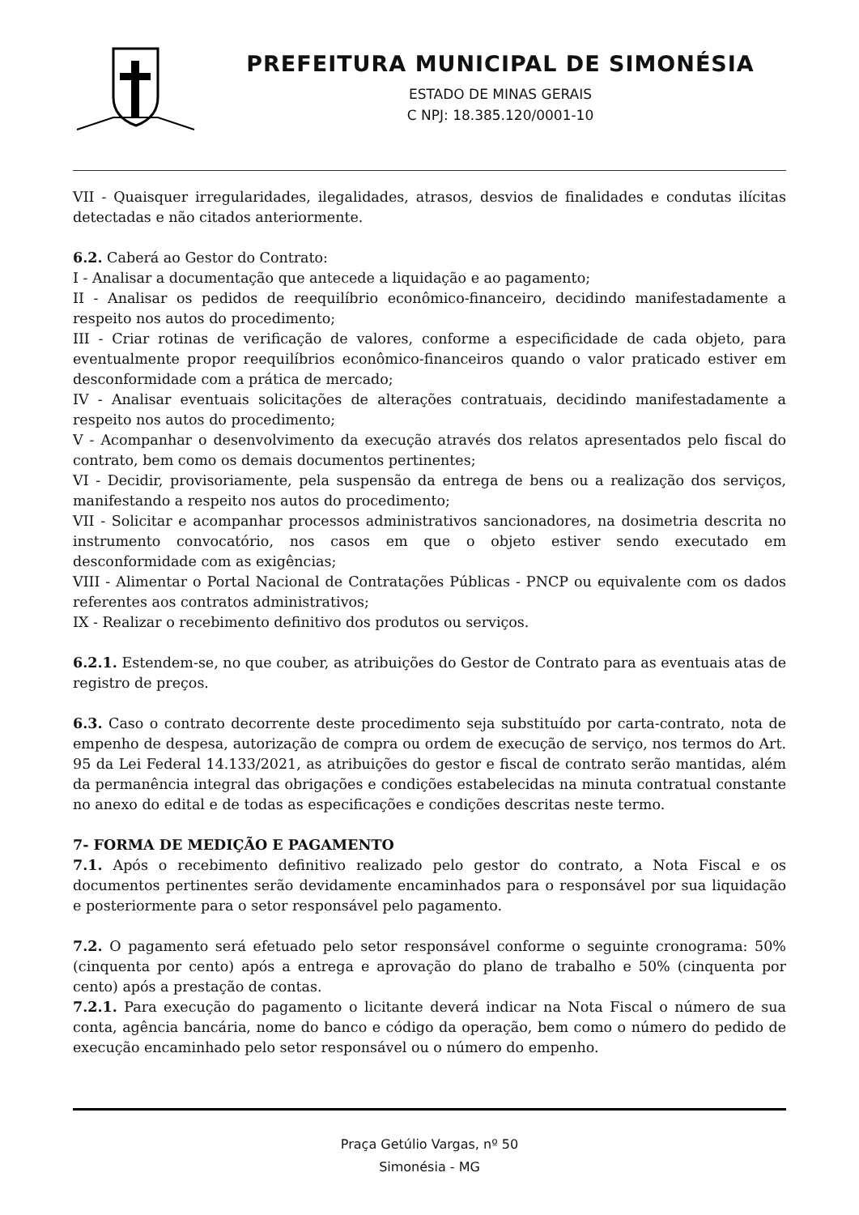PREFEITURA MUNICIPAL DE SIMONÉSIA
ESTADO DE MINAS GERAIS
C NPJ: 18.385.120/0001-10
VII - Quaisquer irregularidades, ilegalidades, atrasos, desvios de finalidades e condutas ilícitas detectadas e não citados anteriormente.
6.2. Caberá ao Gestor do Contrato:
I - Analisar a documentação que antecede a liquidação e ao pagamento;
II - Analisar os pedidos de reequilíbrio econômico-financeiro, decidindo manifestadamente a respeito nos autos do procedimento;
III - Criar rotinas de verificação de valores, conforme a especificidade de cada objeto, para eventualmente propor reequilíbrios econômico-financeiros quando o valor praticado estiver em desconformidade com a prática de mercado;
IV - Analisar eventuais solicitações de alterações contratuais, decidindo manifestadamente a respeito nos autos do procedimento;
V - Acompanhar o desenvolvimento da execução através dos relatos apresentados pelo fiscal do contrato, bem como os demais documentos pertinentes;
VI - Decidir, provisoriamente, pela suspensão da entrega de bens ou a realização dos serviços, manifestando a respeito nos autos do procedimento;
VII - Solicitar e acompanhar processos administrativos sancionadores, na dosimetria descrita no instrumento convocatório, nos casos em que o objeto estiver sendo executado em desconformidade com as exigências;
VIII - Alimentar o Portal Nacional de Contratações Públicas - PNCP ou equivalente com os dados referentes aos contratos administrativos;
IX - Realizar o recebimento definitivo dos produtos ou serviços.
6.2.1. Estendem-se, no que couber, as atribuições do Gestor de Contrato para as eventuais atas de registro de preços.
6.3. Caso o contrato decorrente deste procedimento seja substituído por carta-contrato, nota de empenho de despesa, autorização de compra ou ordem de execução de serviço, nos termos do Art. 95 da Lei Federal 14.133/2021, as atribuições do gestor e fiscal de contrato serão mantidas, além da permanência integral das obrigações e condições estabelecidas na minuta contratual constante no anexo do edital e de todas as especificações e condições descritas neste termo.
7- FORMA DE MEDIÇÃO E PAGAMENTO
7.1. Após o recebimento definitivo realizado pelo gestor do contrato, a Nota Fiscal e os documentos pertinentes serão devidamente encaminhados para o responsável por sua liquidação e posteriormente para o setor responsável pelo pagamento.
7.2. O pagamento será efetuado pelo setor responsável conforme o seguinte cronograma: 50% (cinquenta por cento) após a entrega e aprovação do plano de trabalho e 50% (cinquenta por cento) após a prestação de contas.
7.2.1. Para execução do pagamento o licitante deverá indicar na Nota Fiscal o número de sua conta, agência bancária, nome do banco e código da operação, bem como o número do pedido de execução encaminhado pelo setor responsável ou o número do empenho.
Praça Getúlio Vargas, nº 50
Simonésia - MG